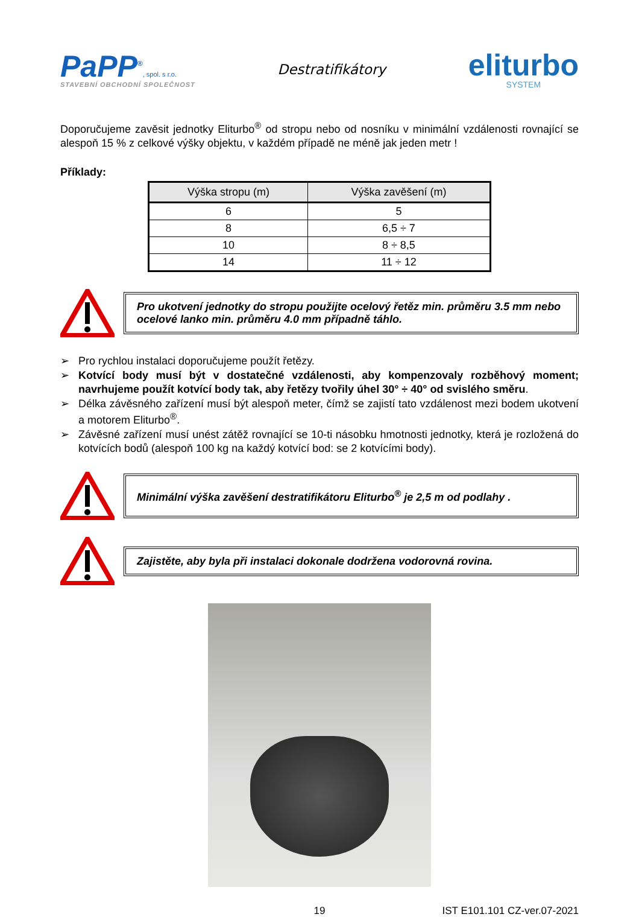PaPP<sup>®</sup>, spol. s r.o.
STAVEBNÍ OBCHODNÍ SPOLEČNOST
Destratifikátory
eliturbo
SYSTEM
Doporučujeme zavěsit jednotky Eliturbo<sup>®</sup> od stropu nebo od nosníku v minimální vzdálenosti rovnající se alespoň 15 % z celkové výšky objektu, v každém případě ne méně jak jeden metr !
Příklady:
| Výška stropu (m) | Výška zavěšení (m) |
| --- | --- |
| 6 | 5 |
| 8 | 6,5 ÷ 7 |
| 10 | 8 ÷ 8,5 |
| 14 | 11 ÷ 12 |
Pro ukotvení jednotky do stropu použijte ocelový řetěz min. průměru 3.5 mm nebo ocelové lanko min. průměru 4.0 mm případně táhlo.
➢ Pro rychlou instalaci doporučujeme použít řetězy.
➢ Kotvící body musí být v dostatečné vzdálenosti, aby kompenzovaly rozběhový moment; navrhujeme použít kotvící body tak, aby řetězy tvořily úhel 30° ÷ 40° od svislého směru.
➢ Délka závěsného zařízení musí být alespoň meter, čímž se zajistí tato vzdálenost mezi bodem ukotvení a motorem Eliturbo<sup>®</sup>.
➢ Závěsné zařízení musí unést zátěž rovnající se 10-ti násobku hmotnosti jednotky, která je rozložená do kotvících bodů (alespoň 100 kg na každý kotvící bod: se 2 kotvícími body).
Minimální výška zavěšení destratifikátoru Eliturbo<sup>®</sup> je 2,5 m od podlahy .
Zajistěte, aby byla při instalaci dokonale dodržena vodorovná rovina.
19 IST E101.101 CZ-ver.07-2021